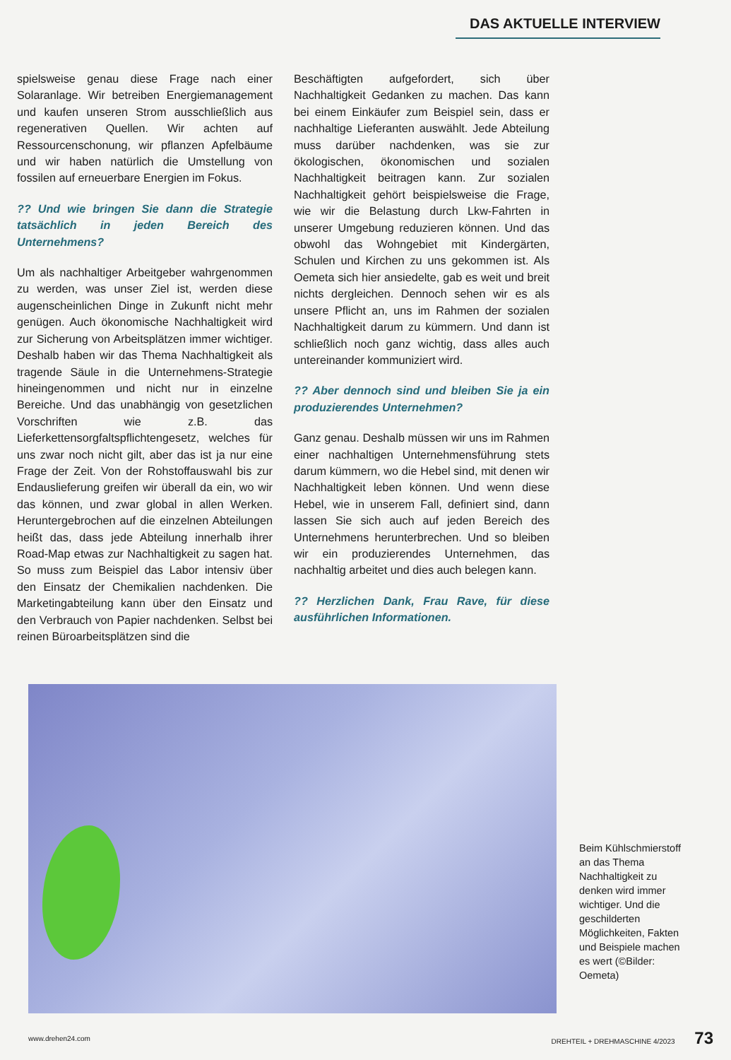DAS AKTUELLE INTERVIEW
spielsweise genau diese Frage nach einer Solaranlage. Wir betreiben Energiemanagement und kaufen unseren Strom ausschließlich aus regenerativen Quellen. Wir achten auf Ressourcenschonung, wir pflanzen Apfelbäume und wir haben natürlich die Umstellung von fossilen auf erneuerbare Energien im Fokus.
?? Und wie bringen Sie dann die Strategie tatsächlich in jeden Bereich des Unternehmens?
Um als nachhaltiger Arbeitgeber wahrgenommen zu werden, was unser Ziel ist, werden diese augenscheinlichen Dinge in Zukunft nicht mehr genügen. Auch ökonomische Nachhaltigkeit wird zur Sicherung von Arbeitsplätzen immer wichtiger. Deshalb haben wir das Thema Nachhaltigkeit als tragende Säule in die Unternehmens-Strategie hineingenommen und nicht nur in einzelne Bereiche. Und das unabhängig von gesetzlichen Vorschriften wie z.B. das Lieferkettensorgfaltspflichtengesetz, welches für uns zwar noch nicht gilt, aber das ist ja nur eine Frage der Zeit. Von der Rohstoffauswahl bis zur Endauslieferung greifen wir überall da ein, wo wir das können, und zwar global in allen Werken. Heruntergebrochen auf die einzelnen Abteilungen heißt das, dass jede Abteilung innerhalb ihrer Road-Map etwas zur Nachhaltigkeit zu sagen hat. So muss zum Beispiel das Labor intensiv über den Einsatz der Chemikalien nachdenken. Die Marketingabteilung kann über den Einsatz und den Verbrauch von Papier nachdenken. Selbst bei reinen Büroarbeitsplätzen sind die
Beschäftigten aufgefordert, sich über Nachhaltigkeit Gedanken zu machen. Das kann bei einem Einkäufer zum Beispiel sein, dass er nachhaltige Lieferanten auswählt. Jede Abteilung muss darüber nachdenken, was sie zur ökologischen, ökonomischen und sozialen Nachhaltigkeit beitragen kann. Zur sozialen Nachhaltigkeit gehört beispielsweise die Frage, wie wir die Belastung durch Lkw-Fahrten in unserer Umgebung reduzieren können. Und das obwohl das Wohngebiet mit Kindergärten, Schulen und Kirchen zu uns gekommen ist. Als Oemeta sich hier ansiedelte, gab es weit und breit nichts dergleichen. Dennoch sehen wir es als unsere Pflicht an, uns im Rahmen der sozialen Nachhaltigkeit darum zu kümmern. Und dann ist schließlich noch ganz wichtig, dass alles auch untereinander kommuniziert wird.
?? Aber dennoch sind und bleiben Sie ja ein produzierendes Unternehmen?
Ganz genau. Deshalb müssen wir uns im Rahmen einer nachhaltigen Unternehmensführung stets darum kümmern, wo die Hebel sind, mit denen wir Nachhaltigkeit leben können. Und wenn diese Hebel, wie in unserem Fall, definiert sind, dann lassen Sie sich auch auf jeden Bereich des Unternehmens herunterbrechen. Und so bleiben wir ein produzierendes Unternehmen, das nachhaltig arbeitet und dies auch belegen kann.
?? Herzlichen Dank, Frau Rave, für diese ausführlichen Informationen.
Beim Kühlschmierstoff an das Thema Nachhaltigkeit zu denken wird immer wichtiger. Und die geschilderten Möglichkeiten, Fakten und Beispiele machen es wert (©Bilder: Oemeta)
www.drehen24.com DREHTEIL + DREHMASCHINE 4/2023 73